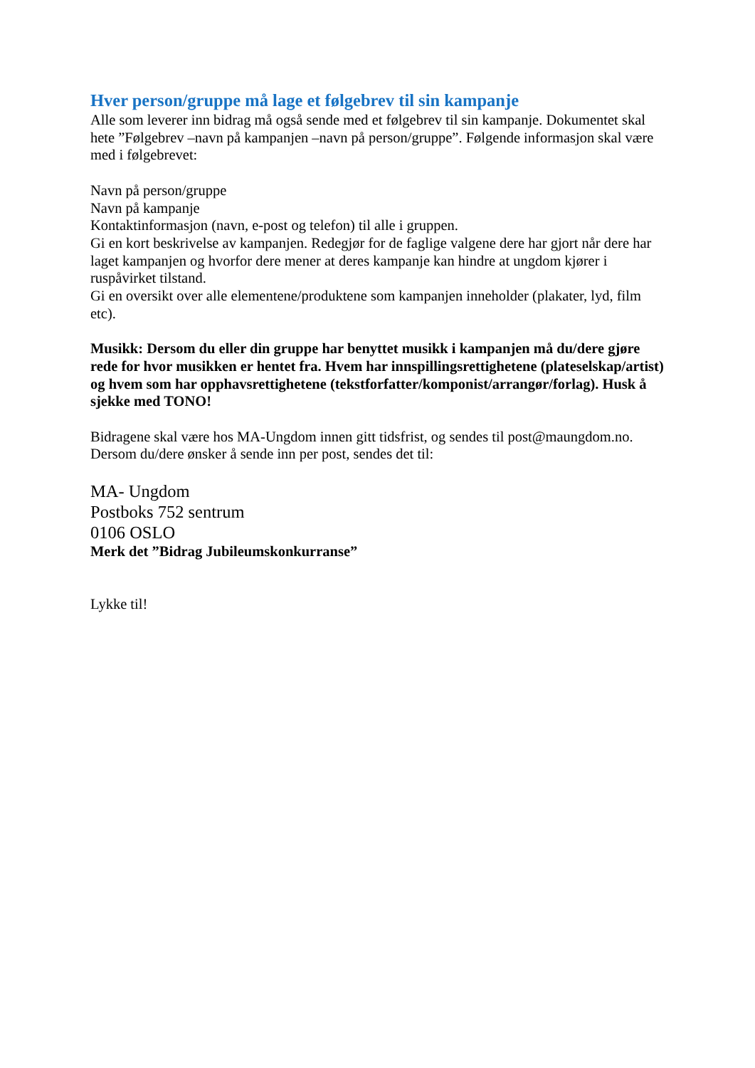Hver person/gruppe må lage et følgebrev til sin kampanje
Alle som leverer inn bidrag må også sende med et følgebrev til sin kampanje. Dokumentet skal hete ”Følgebrev –navn på kampanjen –navn på person/gruppe”. Følgende informasjon skal være med i følgebrevet:
Navn på person/gruppe
Navn på kampanje
Kontaktinformasjon (navn, e-post og telefon) til alle i gruppen.
Gi en kort beskrivelse av kampanjen. Redegjør for de faglige valgene dere har gjort når dere har laget kampanjen og hvorfor dere mener at deres kampanje kan hindre at ungdom kjører i ruspåvirket tilstand.
Gi en oversikt over alle elementene/produktene som kampanjen inneholder (plakater, lyd, film etc).
Musikk: Dersom du eller din gruppe har benyttet musikk i kampanjen må du/dere gjøre rede for hvor musikken er hentet fra. Hvem har innspillingsrettighetene (plateselskap/artist) og hvem som har opphavsrettighetene (tekstforfatter/komponist/arrangør/forlag). Husk å sjekke med TONO!
Bidragene skal være hos MA-Ungdom innen gitt tidsfrist, og sendes til post@maungdom.no. Dersom du/dere ønsker å sende inn per post, sendes det til:
MA- Ungdom
Postboks 752 sentrum
0106 OSLO
Merk det ”Bidrag Jubileumskonkurranse”
Lykke til!